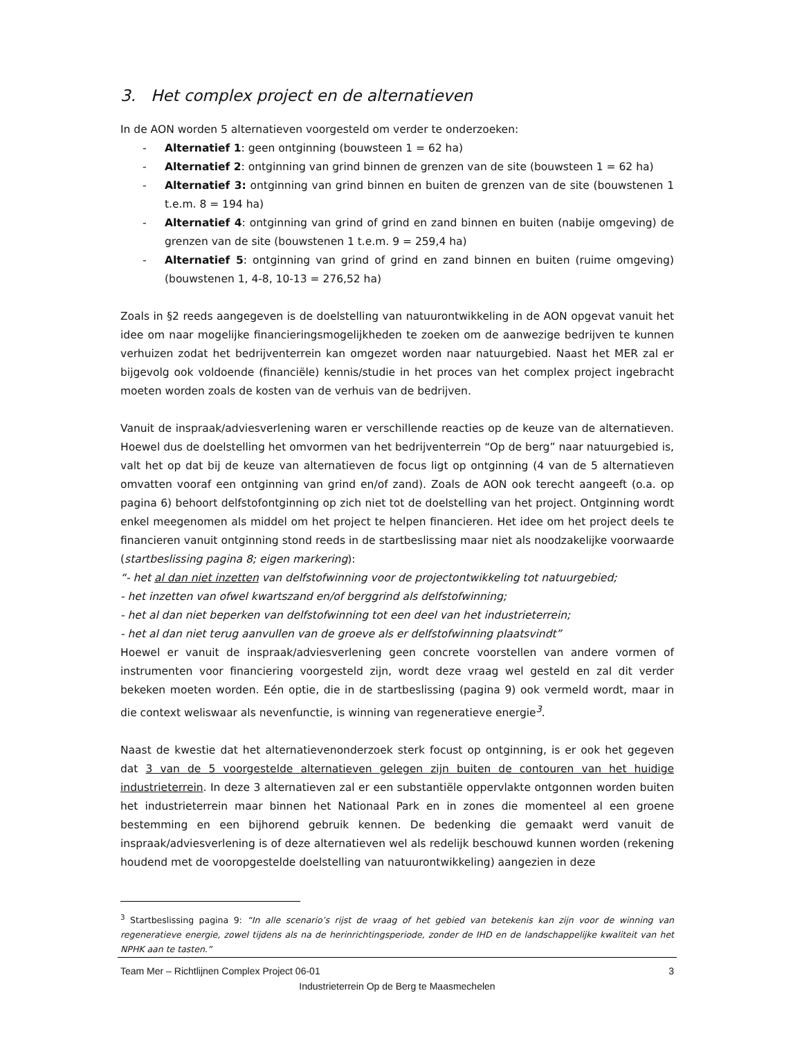3. Het complex project en de alternatieven
In de AON worden 5 alternatieven voorgesteld om verder te onderzoeken:
- Alternatief 1: geen ontginning (bouwsteen 1 = 62 ha)
- Alternatief 2: ontginning van grind binnen de grenzen van de site (bouwsteen 1 = 62 ha)
- Alternatief 3: ontginning van grind binnen en buiten de grenzen van de site (bouwstenen 1 t.e.m. 8 = 194 ha)
- Alternatief 4: ontginning van grind of grind en zand binnen en buiten (nabije omgeving) de grenzen van de site (bouwstenen 1 t.e.m. 9 = 259,4 ha)
- Alternatief 5: ontginning van grind of grind en zand binnen en buiten (ruime omgeving) (bouwstenen 1, 4-8, 10-13 = 276,52 ha)
Zoals in §2 reeds aangegeven is de doelstelling van natuurontwikkeling in de AON opgevat vanuit het idee om naar mogelijke financieringsmogelijkheden te zoeken om de aanwezige bedrijven te kunnen verhuizen zodat het bedrijventerrein kan omgezet worden naar natuurgebied. Naast het MER zal er bijgevolg ook voldoende (financiële) kennis/studie in het proces van het complex project ingebracht moeten worden zoals de kosten van de verhuis van de bedrijven.
Vanuit de inspraak/adviesverlening waren er verschillende reacties op de keuze van de alternatieven. Hoewel dus de doelstelling het omvormen van het bedrijventerrein “Op de berg” naar natuurgebied is, valt het op dat bij de keuze van alternatieven de focus ligt op ontginning (4 van de 5 alternatieven omvatten vooraf een ontginning van grind en/of zand). Zoals de AON ook terecht aangeeft (o.a. op pagina 6) behoort delfstofontginning op zich niet tot de doelstelling van het project. Ontginning wordt enkel meegenomen als middel om het project te helpen financieren. Het idee om het project deels te financieren vanuit ontginning stond reeds in de startbeslissing maar niet als noodzakelijke voorwaarde (startbeslissing pagina 8; eigen markering):
“- het al dan niet inzetten van delfstofwinning voor de projectontwikkeling tot natuurgebied;
- het inzetten van ofwel kwartszand en/of berggrind als delfstofwinning;
- het al dan niet beperken van delfstofwinning tot een deel van het industrieterrein;
- het al dan niet terug aanvullen van de groeve als er delfstofwinning plaatsvindt”
Hoewel er vanuit de inspraak/adviesverlening geen concrete voorstellen van andere vormen of instrumenten voor financiering voorgesteld zijn, wordt deze vraag wel gesteld en zal dit verder bekeken moeten worden. Eén optie, die in de startbeslissing (pagina 9) ook vermeld wordt, maar in die context weliswaar als nevenfunctie, is winning van regeneratieve energie<sup>3</sup>.
Naast de kwestie dat het alternatievenonderzoek sterk focust op ontginning, is er ook het gegeven dat 3 van de 5 voorgestelde alternatieven gelegen zijn buiten de contouren van het huidige industrieterrein. In deze 3 alternatieven zal er een substantiële oppervlakte ontgonnen worden buiten het industrieterrein maar binnen het Nationaal Park en in zones die momenteel al een groene bestemming en een bijhorend gebruik kennen. De bedenking die gemaakt werd vanuit de inspraak/adviesverlening is of deze alternatieven wel als redelijk beschouwd kunnen worden (rekening houdend met de vooropgestelde doelstelling van natuurontwikkeling) aangezien in deze
<sup>3</sup> Startbeslissing pagina 9: “In alle scenario’s rijst de vraag of het gebied van betekenis kan zijn voor de winning van regeneratieve energie, zowel tijdens als na de herinrichtingsperiode, zonder de IHD en de landschappelijke kwaliteit van het NPHK aan te tasten.”
Team Mer – Richtlijnen Complex Project 06-01 3
Industrieterrein Op de Berg te Maasmechelen